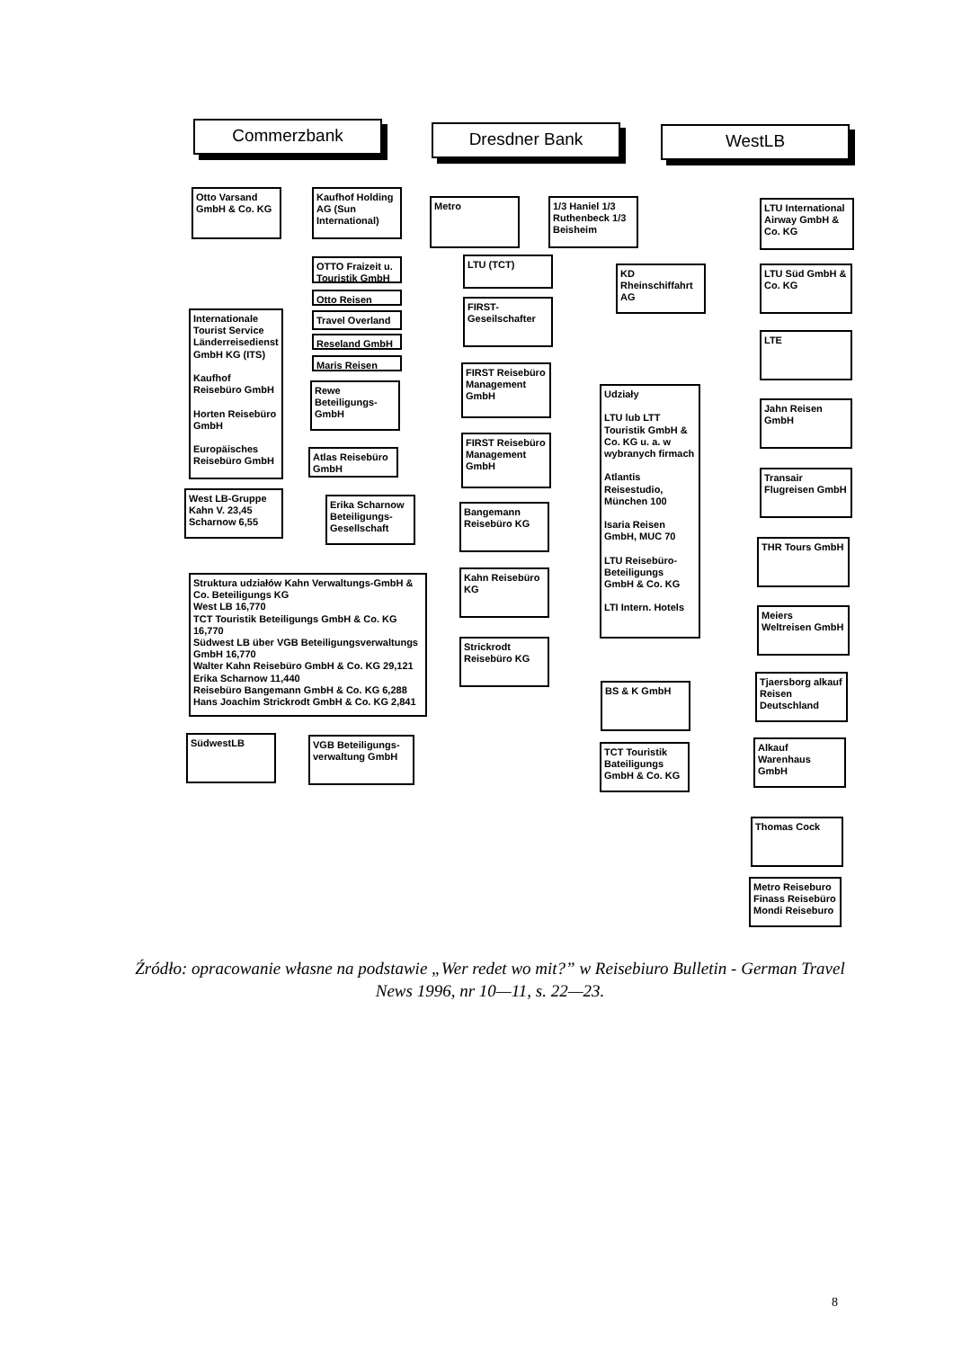Commerzbank Dresdner Bank WestLB
Otto Varsand GmbH & Co. KG
Kaufhof Holding AG (Sun International)
Metro
1/3 Haniel 1/3 Ruthenbeck 1/3 Beisheim
LTU International Airway GmbH & Co. KG
OTTO Fraizeit u. Touristik GmbH
LTU (TCT)
KD Rheinschiffahrt AG
LTU Süd GmbH & Co. KG
Otto Reisen
Travel Overland
Reseland GmbH
Maris Reisen
Internationale Tourist Service Länderreisedienst GmbH KG (ITS)
Kaufhof Reisebüro GmbH
Horten Reisebüro GmbH
Europäisches Reisebüro GmbH
FIRST-Geseilschafter
LTE
FIRST Reisebüro Management GmbH
Rewe Beteiligungs-GmbH
Udziały
LTU lub LTT Touristik GmbH & Co. KG u. a. w wybranych firmach
Atlantis Reisestudio, München 100
Isaria Reisen GmbH, MUC 70
LTU Reisebüro-Beteiligungs GmbH & Co. KG
LTI Intern. Hotels
Jahn Reisen GmbH
FIRST Reisebüro Management GmbH
Atlas Reisebüro GmbH
Transair Flugreisen GmbH
West LB-Gruppe Kahn V. 23,45 Scharnow 6,55
Erika Scharnow Beteiligungs-Gesellschaft
Bangemann Reisebüro KG
THR Tours GmbH
Struktura udziałów Kahn Verwaltungs-GmbH & Co. Beteiligungs KG
West LB 16,770
TCT Touristik Beteiligungs GmbH & Co. KG 16,770
Südwest LB über VGB Beteiligungsverwaltungs GmbH 16,770
Walter Kahn Reisebüro GmbH & Co. KG 29,121
Erika Scharnow 11,440
Reisebüro Bangemann GmbH & Co. KG 6,288
Hans Joachim Strickrodt GmbH & Co. KG 2,841
Kahn Reisebüro KG
Meiers Weltreisen GmbH
Strickrodt Reisebüro KG
BS & K GmbH
Tjaersborg alkauf Reisen Deutschland
SüdwestLB
VGB Beteiligungs-verwaltung GmbH
TCT Touristik Bateiligungs GmbH & Co. KG
Alkauf Warenhaus GmbH
Thomas Cock
Metro Reiseburo Finass Reisebüro Mondi Reiseburo
Źródło: opracowanie własne na podstawie „Wer redet wo mit?” w Reisebiuro Bulletin - German Travel News 1996, nr 10—11, s. 22—23.
8